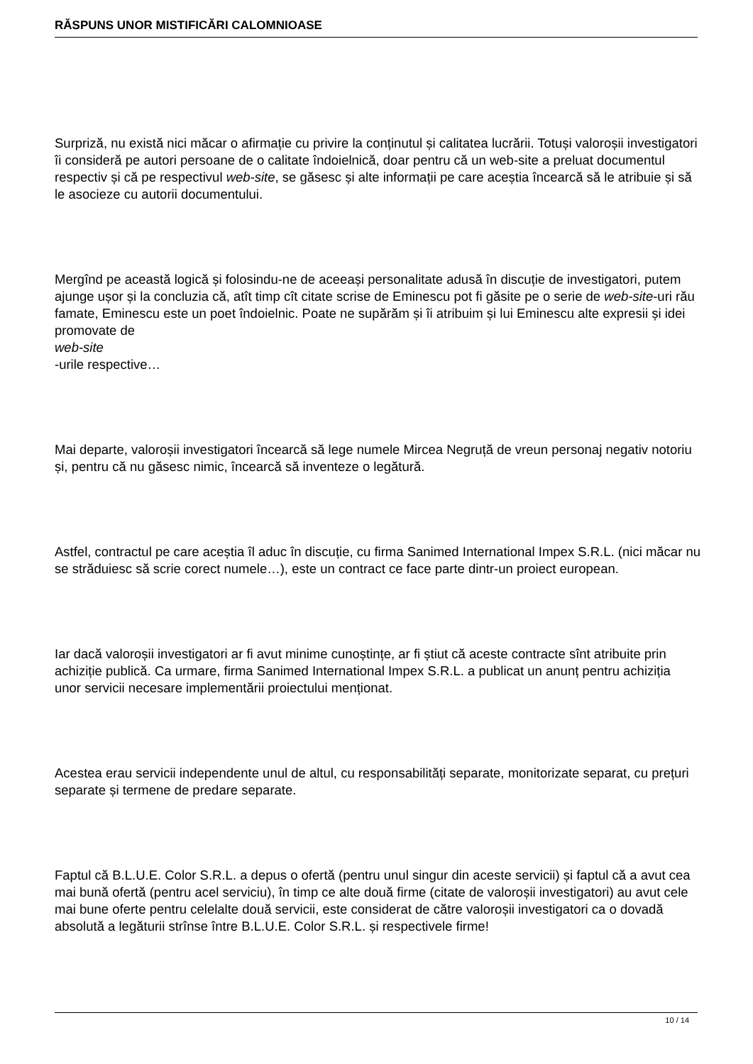RĂSPUNS UNOR MISTIFICĂRI CALOMNIOASE
Surpriză, nu există nici măcar o afirmație cu privire la conținutul și calitatea lucrării. Totuși valoroșii investigatori îi consideră pe autori persoane de o calitate îndoielnică, doar pentru că un web-site a preluat documentul respectiv și că pe respectivul web-site, se găsesc și alte informații pe care aceștia încearcă să le atribuie și să le asocieze cu autorii documentului.
Mergînd pe această logică și folosindu-ne de aceeași personalitate adusă în discuție de investigatori, putem ajunge ușor și la concluzia că, atît timp cît citate scrise de Eminescu pot fi găsite pe o serie de web-site-uri rău famate, Eminescu este un poet îndoielnic. Poate ne supărăm și îi atribuim și lui Eminescu alte expresii și idei promovate de
web-site
-urile respective…
Mai departe, valoroșii investigatori încearcă să lege numele Mircea Negruță de vreun personaj negativ notoriu și, pentru că nu găsesc nimic, încearcă să inventeze o legătură.
Astfel, contractul pe care aceștia îl aduc în discuție, cu firma Sanimed International Impex S.R.L. (nici măcar nu se străduiesc să scrie corect numele…), este un contract ce face parte dintr-un proiect european.
Iar dacă valoroșii investigatori ar fi avut minime cunoștințe, ar fi știut că aceste contracte sînt atribuite prin achiziție publică. Ca urmare, firma Sanimed International Impex S.R.L. a publicat un anunț pentru achiziția unor servicii necesare implementării proiectului menționat.
Acestea erau servicii independente unul de altul, cu responsabilități separate, monitorizate separat, cu prețuri separate și termene de predare separate.
Faptul că B.L.U.E. Color S.R.L. a depus o ofertă (pentru unul singur din aceste servicii) și faptul că a avut cea mai bună ofertă (pentru acel serviciu), în timp ce alte două firme (citate de valoroșii investigatori) au avut cele mai bune oferte pentru celelalte două servicii, este considerat de către valoroșii investigatori ca o dovadă absolută a legăturii strînse între B.L.U.E. Color S.R.L. și respectivele firme!
10 / 14